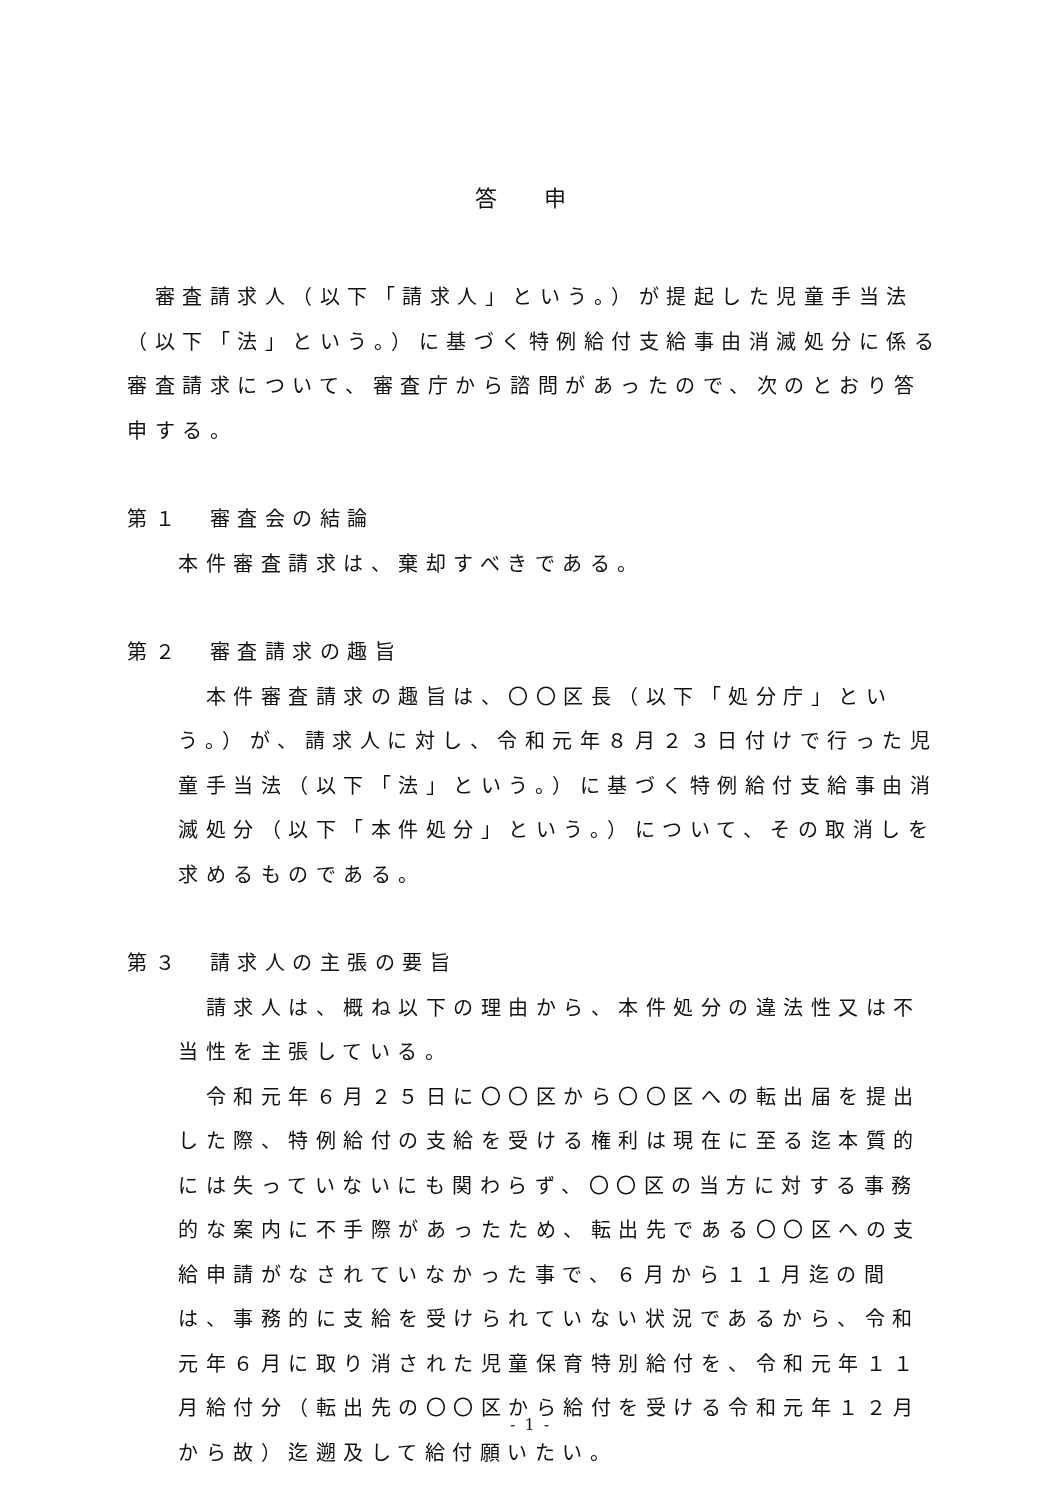答 申
　審査請求人（以下「請求人」という。）が提起した児童手当法（以下「法」という。）に基づく特例給付支給事由消滅処分に係る審査請求について、審査庁から諮問があったので、次のとおり答申する。
第１　審査会の結論
本件審査請求は、棄却すべきである。
第２　審査請求の趣旨
　本件審査請求の趣旨は、〇〇区長（以下「処分庁」という。）が、請求人に対し、令和元年８月２３日付けで行った児童手当法（以下「法」という。）に基づく特例給付支給事由消滅処分（以下「本件処分」という。）について、その取消しを求めるものである。
第３　請求人の主張の要旨
　請求人は、概ね以下の理由から、本件処分の違法性又は不当性を主張している。
　令和元年６月２５日に〇〇区から〇〇区への転出届を提出した際、特例給付の支給を受ける権利は現在に至る迄本質的には失っていないにも関わらず、〇〇区の当方に対する事務的な案内に不手際があったため、転出先である〇〇区への支給申請がなされていなかった事で、６月から１１月迄の間は、事務的に支給を受けられていない状況であるから、令和元年６月に取り消された児童保育特別給付を、令和元年１１月給付分（転出先の〇〇区から給付を受ける令和元年１２月から故）迄遡及して給付願いたい。
- 1 -